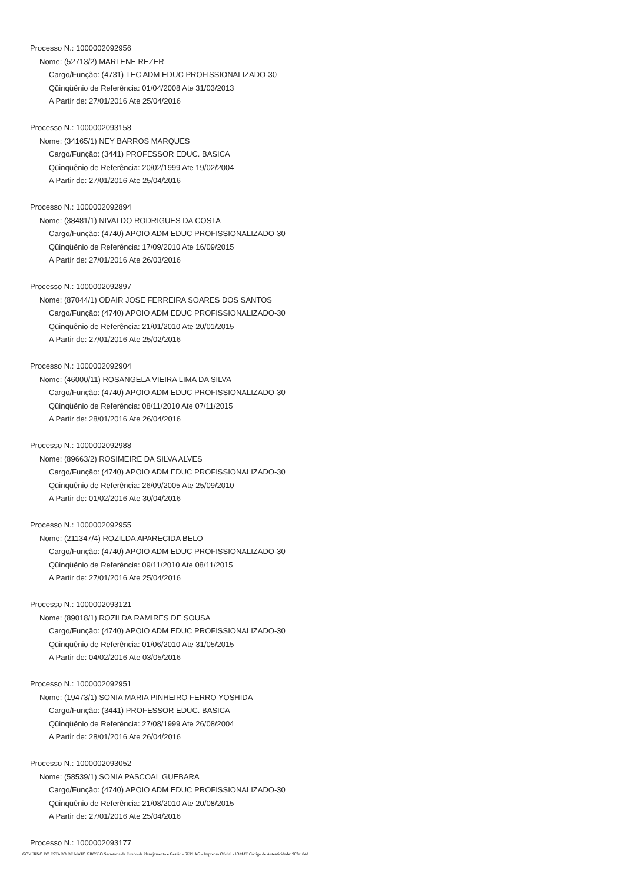Processo N.: 1000002092956
Nome: (52713/2) MARLENE REZER
Cargo/Função: (4731) TEC ADM EDUC PROFISSIONALIZADO-30
Qüinqüênio de Referência: 01/04/2008 Ate 31/03/2013
A Partir de: 27/01/2016 Ate 25/04/2016
Processo N.: 1000002093158
Nome: (34165/1) NEY BARROS MARQUES
Cargo/Função: (3441) PROFESSOR EDUC. BASICA
Qüinqüênio de Referência: 20/02/1999 Ate 19/02/2004
A Partir de: 27/01/2016 Ate 25/04/2016
Processo N.: 1000002092894
Nome: (38481/1) NIVALDO RODRIGUES DA COSTA
Cargo/Função: (4740) APOIO ADM EDUC PROFISSIONALIZADO-30
Qüinqüênio de Referência: 17/09/2010 Ate 16/09/2015
A Partir de: 27/01/2016 Ate 26/03/2016
Processo N.: 1000002092897
Nome: (87044/1) ODAIR JOSE FERREIRA SOARES DOS SANTOS
Cargo/Função: (4740) APOIO ADM EDUC PROFISSIONALIZADO-30
Qüinqüênio de Referência: 21/01/2010 Ate 20/01/2015
A Partir de: 27/01/2016 Ate 25/02/2016
Processo N.: 1000002092904
Nome: (46000/11) ROSANGELA VIEIRA LIMA DA SILVA
Cargo/Função: (4740) APOIO ADM EDUC PROFISSIONALIZADO-30
Qüinqüênio de Referência: 08/11/2010 Ate 07/11/2015
A Partir de: 28/01/2016 Ate 26/04/2016
Processo N.: 1000002092988
Nome: (89663/2) ROSIMEIRE DA SILVA ALVES
Cargo/Função: (4740) APOIO ADM EDUC PROFISSIONALIZADO-30
Qüinqüênio de Referência: 26/09/2005 Ate 25/09/2010
A Partir de: 01/02/2016 Ate 30/04/2016
Processo N.: 1000002092955
Nome: (211347/4) ROZILDA APARECIDA BELO
Cargo/Função: (4740) APOIO ADM EDUC PROFISSIONALIZADO-30
Qüinqüênio de Referência: 09/11/2010 Ate 08/11/2015
A Partir de: 27/01/2016 Ate 25/04/2016
Processo N.: 1000002093121
Nome: (89018/1) ROZILDA RAMIRES DE SOUSA
Cargo/Função: (4740) APOIO ADM EDUC PROFISSIONALIZADO-30
Qüinqüênio de Referência: 01/06/2010 Ate 31/05/2015
A Partir de: 04/02/2016 Ate 03/05/2016
Processo N.: 1000002092951
Nome: (19473/1) SONIA MARIA PINHEIRO FERRO YOSHIDA
Cargo/Função: (3441) PROFESSOR EDUC. BASICA
Qüinqüênio de Referência: 27/08/1999 Ate 26/08/2004
A Partir de: 28/01/2016 Ate 26/04/2016
Processo N.: 1000002093052
Nome: (58539/1) SONIA PASCOAL GUEBARA
Cargo/Função: (4740) APOIO ADM EDUC PROFISSIONALIZADO-30
Qüinqüênio de Referência: 21/08/2010 Ate 20/08/2015
A Partir de: 27/01/2016 Ate 25/04/2016
Processo N.: 1000002093177
GOVERNO DO ESTADO DE MATO GROSSO Secretaria de Estado de Planejamento e Gestão - SEPLAG - Imprensa Oficial - IOMAT Código de Autenticidade: 903a184d